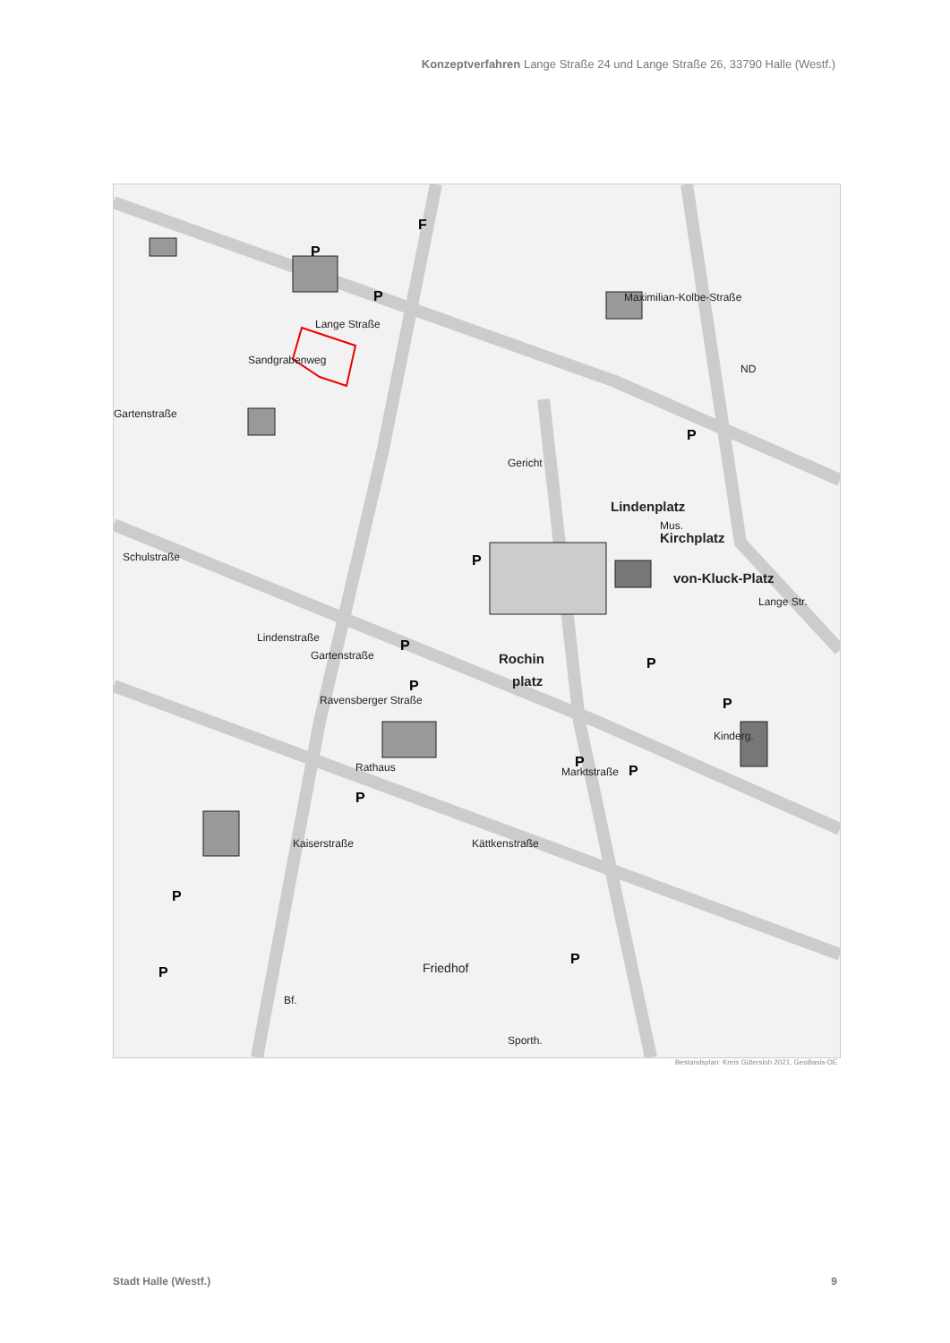Konzeptverfahren Lange Straße 24 und Lange Straße 26, 33790 Halle (Westf.)
Lindenplatz
Kirchplatz
von-Kluck-Platz
Rochin
platz
Rathaus
Friedhof
Gericht
Kinderg.
Lange Straße
Lange Str.
Schulstraße
Lindenstraße
Gartenstraße
Ravensberger Straße
Marktstraße
Kättkenstraße
Kaiserstraße
Gartenstraße
Maximilian-Kolbe-Straße
Sporth.
Bf.
Sandgrabenweg
ND
Mus.
P
P
P
P
P
P
P
P
P
P
P
P
P
P
F
Bestandsplan: Kreis Gütersloh 2021, GeoBasis-DE
Stadt Halle (Westf.) 9